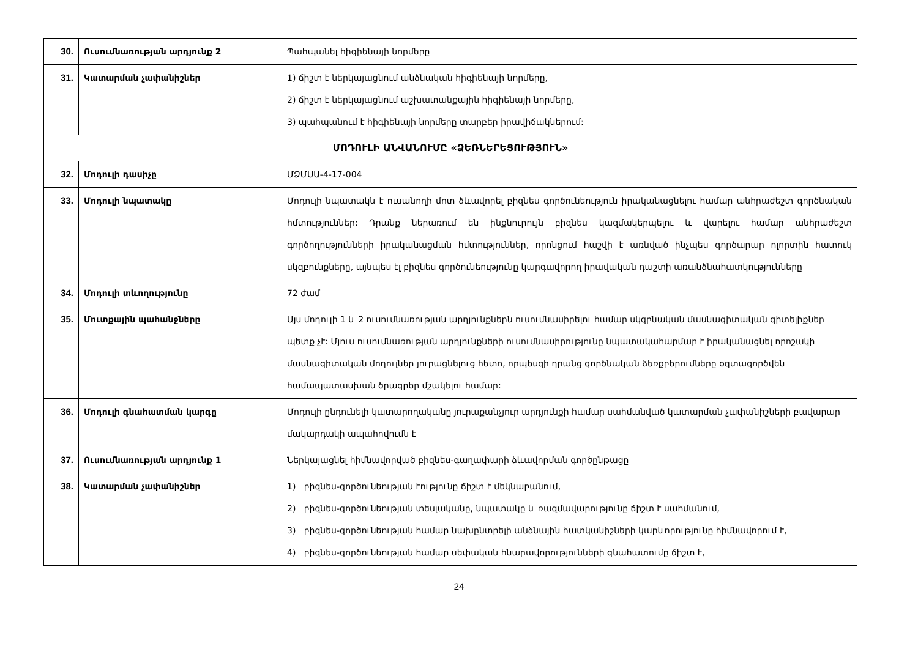| 30. | Ուսումնառության արդյունք 2 | Պահպանել հիգիենայի նորմերը |
| 31. | Կատարման չափանիշներ | 1) ճիշտ է ներկայացնում անձնական հիգիենայի նորմերը, 2) ճիշտ է ներկայացնում աշխատանքային հիգիենայի նորմերը, 3) պահպանում է հիգիենայի նորմերը տարբեր իրավիճակներում: |
| ՄՈԴՈՒԼԻ ԱՆՎԱՆՈՒՄԸ «ՁԵՌՆԵՐԵՑՈՒԹՅՈՒՆ» | | |
| 32. | Մոդուլի դասիչը | ՄՁՄՍԱ-4-17-004 |
| 33. | Մոդուլի նպատակը | Մոդուլի նպատակն է ուսանողի մոտ ձևավորել բիզնես գործունեություն իրականացնելու համար անհրաժեշտ գործնական հմտություններ: Դրանք ներառում են ինքնուրույն բիզնես կազմակերպելու և վարելու համար անհրաժեշտ գործողությունների իրականացման հմտություններ, որոնցում հաշվի է առնված ինչպես գործարար ոլորտին հատուկ սկզբունքները, այնպես էլ բիզնես գործունեությունը կարգավորող իրավական դաշտի առանձնահատկությունները |
| 34. | Մոդուլի տևողությունը | 72 ժամ |
| 35. | Մուտքային պահանջները | Այս մոդուլի 1 և 2 ուսումնառության արդյունքներն ուսումնասիրելու համար սկզբնական մասնագիտական գիտելիքներ պետք չէ: Մյուս ուսումնառության արդյունքների ուսումնասիրությունը նպատակահարմար է իրականացնել որոշակի մասնագիտական մոդուլներ յուրացնելուց հետո, որպեսզի դրանց գործնական ձեռքբերումները օգտագործվեն համապատասխան ծրագրեր մշակելու համար: |
| 36. | Մոդուլի գնահատման կարգը | Մոդուլի ընդունելի կատարողականը յուրաքանչյուր արդյունքի համար սահմանված կատարման չափանիշների բավարար մակարդակի ապահովումն է |
| 37. | Ուսումնառության արդյունք 1 | Ներկայացնել հիմնավորված բիզնես-գաղափարի ձևավորման գործընթացը |
| 38. | Կատարման չափանիշներ | 1) բիզնես-գործունեության էությունը ճիշտ է մեկնաբանում, 2) բիզնես-գործունեության տեսլականը, նպատակը և ռազմավարությունը ճիշտ է սահմանում, 3) բիզնես-գործունեության համար նախընտրելի անձնային հատկանիշների կարևորությունը հիմնավորում է, 4) բիզնես-գործունեության համար սեփական հնարավորությունների գնահատումը ճիշտ է, |
24